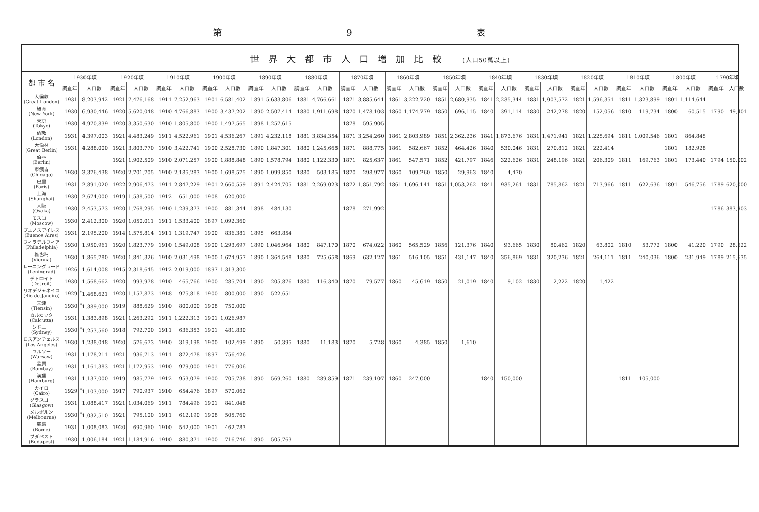第 9 表
世界大都市人口増加比較 (人口50萬以上)
| 都 市 名 | 1930年頃 | | 1920年頃 | | 1910年頃 | | 1900年頃 | | 1890年頃 | | 1880年頃 | | 1870年頃 | | 1860年頃 | | 1850年頃 | | 1840年頃 | | 1830年頃 | | 1820年頃 | | 1810年頃 | | 1800年頃 | | 1790年頃 | |
| --- | --- | --- | --- | --- | --- | --- | --- | --- | --- | --- | --- | --- | --- | --- | --- | --- | --- | --- | --- | --- | --- | --- | --- | --- | --- | --- | --- | --- | --- | --- |
| | 調査年 | 人口數 | 調査年 | 人口數 | 調査年 | 人口數 | 調査年 | 人口數 | 調査年 | 人口數 | 調査年 | 人口數 | 調査年 | 人口數 | 調査年 | 人口數 | 調査年 | 人口數 | 調査年 | 人口數 | 調査年 | 人口數 | 調査年 | 人口數 | 調査年 | 人口數 | 調査年 | 人口數 | 調査年 | 人口數 |
| 大倫敦 (Great London) | 1931 | 8,203,942 | 1921 | 7,476,168 | 1911 | 7,252,963 | 1901 | 6,581,402 | 1891 | 5,633,806 | 1881 | 4,766,661 | 1871 | 3,885,641 | 1861 | 3,222,720 | 1851 | 2,680,935 | 1841 | 2,235,344 | 1831 | 1,903,572 | 1821 | 1,596,351 | 1811 | 1,323,899 | 1801 | 1,114,644 | | |
| 紐育 (New York) | 1930 | 6,930,446 | 1920 | 5,620,048 | 1910 | 4,766,883 | 1900 | 3,437,202 | 1890 | 2,507,414 | 1880 | 1,911,698 | 1870 | 1,478,103 | 1860 | 1,174,779 | 1850 | 696,115 | 1840 | 391,114 | 1830 | 242,278 | 1820 | 152,056 | 1810 | 119,734 | 1800 | 60,515 | 1790 | 49,401 |
| 東京 (Tokyo) | 1930 | 4,970,839 | 1920 | 3,350,630 | 1910 | 1,805,800 | 1900 | 1,497,565 | 1898 | 1,257,615 | | | 1878 | 595,905 | | | | | | | | | | | | | | | | |
| 倫敦 (London) | 1931 | 4,397,003 | 1921 | 4,483,249 | 1911 | 4,522,961 | 1901 | 4,536,267 | 1891 | 4,232,118 | 1881 | 3,834,354 | 1871 | 3,254,260 | 1861 | 2,803,989 | 1851 | 2,362,236 | 1841 | 1,873,676 | 1831 | 1,471,941 | 1821 | 1,225,694 | 1811 | 1,009,546 | 1801 | 864,845 | | |
| 大伯林 (Great Berlin) | 1931 | 4,288,000 | 1921 | 3,803,770 | 1910 | 3,422,741 | 1900 | 2,528,730 | 1890 | 1,847,301 | 1880 | 1,245,668 | 1871 | 888,775 | 1861 | 582,667 | 1852 | 464,426 | 1840 | 530,046 | 1831 | 270,812 | 1821 | 222,414 | | | 1801 | 182,928 | | |
| 伯林 (Berlin) | | | 1921 | 1,902,509 | 1910 | 2,071,257 | 1900 | 1,888,848 | 1890 | 1,578,794 | 1880 | 1,122,330 | 1871 | 825,637 | 1861 | 547,571 | 1852 | 421,797 | 1846 | 322,626 | 1831 | 248,196 | 1821 | 206,309 | 1811 | 169,763 | 1801 | 173,440 | 1794 | 150,002 |
| 市俄古 (Chicago) | 1930 | 3,376,438 | 1920 | 2,701,705 | 1910 | 2,185,283 | 1900 | 1,698,575 | 1890 | 1,099,850 | 1880 | 503,185 | 1870 | 298,977 | 1860 | 109,260 | 1850 | 29,963 | 1840 | 4,470 | | | | | | | | | | |
| 巴里 (Paris) | 1931 | 2,891,020 | 1922 | 2,906,473 | 1911 | 2,847,229 | 1901 | 2,660,559 | 1891 | 2,424,705 | 1881 | 2,269,023 | 1872 | 1,851,792 | 1861 | 1,696,141 | 1851 | 1,053,262 | 1841 | 935,261 | 1831 | 785,862 | 1821 | 713,966 | 1811 | 622,636 | 1801 | 546,756 | 1789 | 620,000 |
| 上海 (Shanghai) | 1930 | 2,674,000 | 1919 | 1,538,500 | 1912 | 651,000 | 1908 | 620,000 | | | | | | | | | | | | | | | | | | | | | | |
| 大阪 (Osaka) | 1930 | 2,453,573 | 1920 | 1,768,295 | 1910 | 1,239,373 | 1900 | 881,344 | 1898 | 484,130 | | | 1878 | 271,992 | | | | | | | | | | | | | | | 1786 | 383,903 |
| モスコー (Moscow) | 1930 | 2,412,300 | 1920 | 1,050,011 | 1911 | 1,533,400 | 1897 | 1,092,360 | | | | | | | | | | | | | | | | | | | | | | |
| ブエノスアイレス (Buenos Aires) | 1931 | 2,195,200 | 1914 | 1,575,814 | 1911 | 1,319,747 | 1900 | 836,381 | 1895 | 663,854 | | | | | | | | | | | | | | | | | | | | |
| フィラデルフィア (Philadelphia) | 1930 | 1,950,961 | 1920 | 1,823,779 | 1910 | 1,549,008 | 1900 | 1,293,697 | 1890 | 1,046,964 | 1880 | 847,170 | 1870 | 674,022 | 1860 | 565,529 | 1856 | 121,376 | 1840 | 93,665 | 1830 | 80,462 | 1820 | 63,802 | 1810 | 53,772 | 1800 | 41,220 | 1790 | 28,522 |
| 維也納 (Vienna) | 1930 | 1,865,780 | 1920 | 1,841,326 | 1910 | 2,031,498 | 1900 | 1,674,957 | 1890 | 1,364,548 | 1880 | 725,658 | 1869 | 632,127 | 1861 | 516,105 | 1851 | 431,147 | 1840 | 356,869 | 1831 | 320,236 | 1821 | 264,111 | 1811 | 240,036 | 1800 | 231,949 | 1789 | 215,635 |
| レーニングラード (Leningrad) | 1926 | 1,614,008 | 1915 | 2,318,645 | 1912 | 2,019,000 | 1897 | 1,313,300 | | | | | | | | | | | | | | | | | | | | | | |
| デトロイト (Detroit) | 1930 | 1,568,662 | 1920 | 993,978 | 1910 | 465,766 | 1900 | 285,704 | 1890 | 205,876 | 1880 | 116,340 | 1870 | 79,577 | 1860 | 45,619 | 1850 | 21,019 | 1840 | 9,102 | 1830 | 2,222 | 1820 | 1,422 | | | | | | |
| リオデジャネイロ (Rio de Janeiro) | 1929 | <sup>*</sup> 1,468,621 | 1920 | 1,157,873 | 1918 | 975,818 | 1900 | 800,000 | 1890 | 522,651 | | | | | | | | | | | | | | | | | | | | |
| 天津 (Tiensin) | 1930 | <sup>*</sup> 1,389,000 | 1919 | 888,629 | 1910 | 800,000 | 1908 | 750,000 | | | | | | | | | | | | | | | | | | | | | | |
| カルカッタ (Calcutta) | 1931 | 1,383,898 | 1921 | 1,263,292 | 1911 | 1,222,313 | 1901 | 1,026,987 | | | | | | | | | | | | | | | | | | | | | | |
| シドニー (Sydney) | 1930 | <sup>*</sup> 1,253,560 | 1918 | 792,700 | 1911 | 636,353 | 1901 | 481,830 | | | | | | | | | | | | | | | | | | | | | | |
| ロスアンヂェルス (Los Angeles) | 1930 | 1,238,048 | 1920 | 576,673 | 1910 | 319,198 | 1900 | 102,499 | 1890 | 50,395 | 1880 | 11,183 | 1870 | 5,728 | 1860 | 4,385 | 1850 | 1,610 | | | | | | | | | | | | |
| ワルソー (Warsaw) | 1931 | 1,178,211 | 1921 | 936,713 | 1911 | 872,478 | 1897 | 756,426 | | | | | | | | | | | | | | | | | | | | | | |
| 孟買 (Bombay) | 1931 | 1,161,383 | 1921 | 1,172,953 | 1910 | 979,000 | 1901 | 776,006 | | | | | | | | | | | | | | | | | | | | | | |
| 漢堡 (Hamburg) | 1931 | 1,137,000 | 1919 | 985,779 | 1912 | 953,079 | 1900 | 705,738 | 1890 | 569,260 | 1880 | 289,859 | 1871 | 239,107 | 1860 | 247,000 | | | 1840 | 150,000 | | | | | 1811 | 105,000 | | | | |
| カイロ (Cairo) | 1929 | <sup>*</sup> 1,103,000 | 1917 | 790,937 | 1910 | 654,476 | 1897 | 570,062 | | | | | | | | | | | | | | | | | | | | | | |
| グラスゴー (Glasgow) | 1931 | 1,088,417 | 1921 | 1,034,069 | 1911 | 784,496 | 1901 | 841,048 | | | | | | | | | | | | | | | | | | | | | | |
| メルボルン (Melbourne) | 1930 | <sup>*</sup> 1,032,510 | 1921 | 795,100 | 1911 | 612,190 | 1908 | 505,760 | | | | | | | | | | | | | | | | | | | | | | |
| 羅馬 (Rome) | 1931 | 1,008,083 | 1920 | 690,960 | 1910 | 542,000 | 1901 | 462,783 | | | | | | | | | | | | | | | | | | | | | | |
| ブダペスト (Budapest) | 1930 | 1,006,184 | 1921 | 1,184,916 | 1910 | 880,371 | 1900 | 716,746 | 1890 | 505,763 | | | | | | | | | | | | | | | | | | | | |